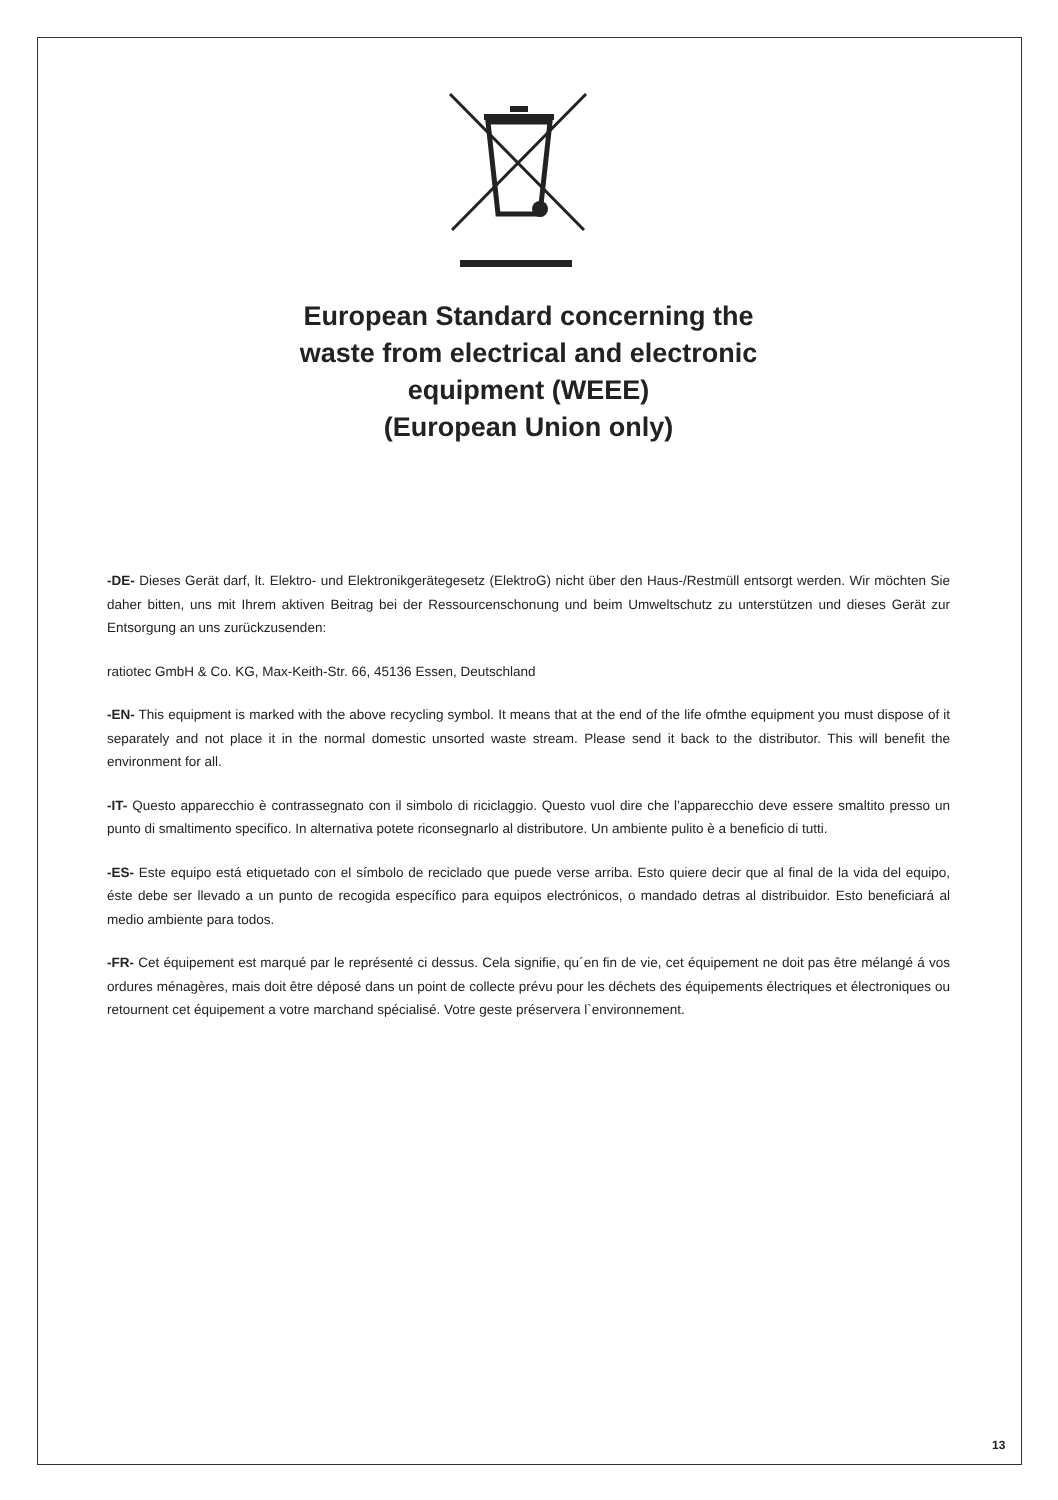European Standard concerning the
waste from electrical and electronic
equipment (WEEE)
(European Union only)
-DE- Dieses Gerät darf, lt. Elektro- und Elektronikgerätegesetz (ElektroG) nicht über den Haus-/Restmüll entsorgt werden. Wir möchten Sie daher bitten, uns mit Ihrem aktiven Beitrag bei der Ressourcenschonung und beim Umweltschutz zu unterstützen und dieses Gerät zur Entsorgung an uns zurückzusenden:
ratiotec GmbH & Co. KG, Max-Keith-Str. 66, 45136 Essen, Deutschland
-EN- This equipment is marked with the above recycling symbol. It means that at the end of the life ofmthe equipment you must dispose of it separately and not place it in the normal domestic unsorted waste stream. Please send it back to the distributor. This will benefit the environment for all.
-IT- Questo apparecchio è contrassegnato con il simbolo di riciclaggio. Questo vuol dire che l’apparecchio deve essere smaltito presso un punto di smaltimento specifico. In alternativa potete riconsegnarlo al distributore. Un ambiente pulito è a beneficio di tutti.
-ES- Este equipo está etiquetado con el símbolo de reciclado que puede verse arriba. Esto quiere decir que al final de la vida del equipo, éste debe ser llevado a un punto de recogida específico para equipos electrónicos, o mandado detras al distribuidor. Esto beneficiará al medio ambiente para todos.
-FR- Cet équipement est marqué par le représenté ci dessus. Cela signifie, qu´en fin de vie, cet équipement ne doit pas être mélangé á vos ordures ménagères, mais doit être déposé dans un point de collecte prévu pour les déchets des équipements électriques et électroniques ou retournent cet équipement a votre marchand spécialisé. Votre geste préservera l`environnement.
13